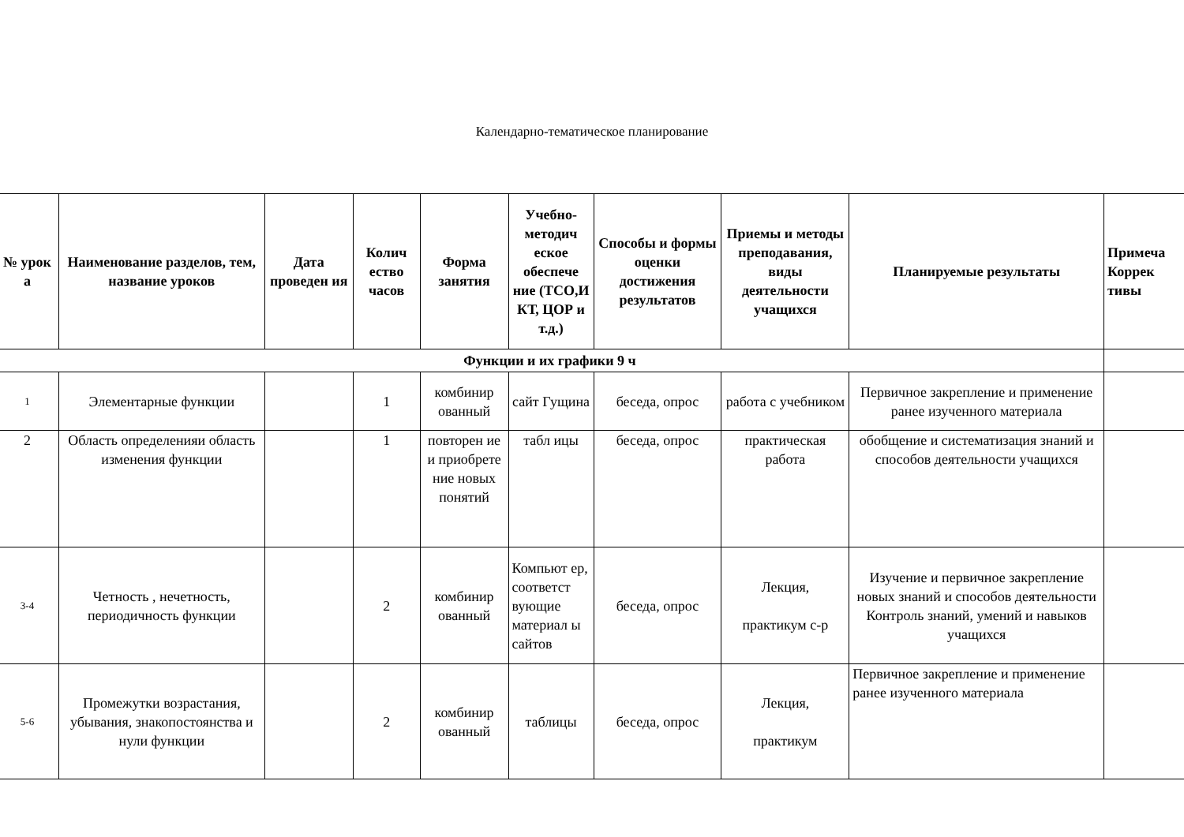Календарно-тематическое планирование
| № урок а | Наименование разделов, тем, название уроков | Дата проведен ия | Колич ество часов | Форма занятия | Учебно-методич еское обеспече ние (ТСО,И КТ, ЦОР и т.д.) | Способы и формы оценки достижения результатов | Приемы и методы преподавания, виды деятельности учащихся | Планируемые результаты | Примеча Коррек тивы |
| --- | --- | --- | --- | --- | --- | --- | --- | --- | --- |
| Функции и их графики 9 ч | | | | | | | | | |
| 1 | Элементарные функции | | 1 | комбинир ованный | сайт Гущина | беседа, опрос | работа с учебником | Первичное закрепление и применение ранее изученного материала | |
| 2 | Область определенияи область изменения функции | | 1 | повторен ие и приобрете ние новых понятий | табл ицы | беседа, опрос | практическая работа | обобщение и систематизация знаний и способов деятельности учащихся | |
| 3-4 | Четность , нечетность, периодичность функции | | 2 | комбинир ованный | Компьют ер, соответст вующие материал ы сайтов | беседа, опрос | Лекция, практикум с-р | Изучение и первичное закрепление новых знаний и способов деятельности Контроль знаний, умений и навыков учащихся | |
| 5-6 | Промежутки возрастания, убывания, знакопостоянства и нули функции | | 2 | комбинир ованный | таблицы | беседа, опрос | Лекция, практикум | Первичное закрепление и применение ранее изученного материала | |